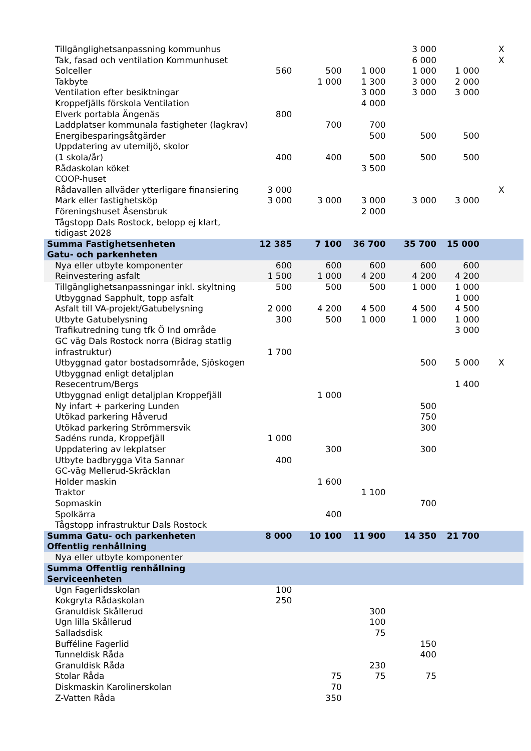| Tillgänglighetsanpassning kommunhus | | | | 3 000 | | X |
| Tak, fasad och ventilation Kommunhuset | | | | 6 000 | | X |
| Solceller | 560 | 500 | 1 000 | 1 000 | 1 000 | |
| Takbyte | | 1 000 | 1 300 | 3 000 | 2 000 | |
| Ventilation efter besiktningar | | | 3 000 | 3 000 | 3 000 | |
| Kroppefjälls förskola Ventilation | | | 4 000 | | | |
| Elverk portabla Ängenäs | 800 | | | | | |
| Laddplatser kommunala fastigheter (lagkrav) | | 700 | 700 | | | |
| Energibesparingsåtgärder | | | 500 | 500 | 500 | |
| Uppdatering av utemiljö, skolor (1 skola/år) | 400 | 400 | 500 | 500 | 500 | |
| Rådaskolan köket | | | 3 500 | | | |
| COOP-huset | | | | | | |
| Rådavallen allväder ytterligare finansiering | 3 000 | | | | | X |
| Mark eller fastighetsköp | 3 000 | 3 000 | 3 000 | 3 000 | 3 000 | |
| Föreningshuset Åsensbruk | | | 2 000 | | | |
| Tågstopp Dals Rostock, belopp ej klart, tidigast 2028 | | | | | | |
| Summa Fastighetsenheten | 12 385 | 7 100 | 36 700 | 35 700 | 15 000 | |
| Gatu- och parkenheten | | | | | | |
| Nya eller utbyte komponenter | 600 | 600 | 600 | 600 | 600 | |
| Reinvestering asfalt | 1 500 | 1 000 | 4 200 | 4 200 | 4 200 | |
| Tillgänglighetsanpassningar inkl. skyltning | 500 | 500 | 500 | 1 000 | 1 000 | |
| Utbyggnad Sapphult, topp asfalt | | | | | 1 000 | |
| Asfalt till VA-projekt/Gatubelysning | 2 000 | 4 200 | 4 500 | 4 500 | 4 500 | |
| Utbyte Gatubelysning | 300 | 500 | 1 000 | 1 000 | 1 000 | |
| Trafikutredning tung tfk Ö Ind område | | | | | 3 000 | |
| GC väg Dals Rostock norra (Bidrag statlig infrastruktur) | 1 700 | | | | | |
| Utbyggnad gator bostadsområde, Sjöskogen | | | | 500 | 5 000 | X |
| Utbyggnad enligt detaljplan Resecentrum/Bergs | | | | | 1 400 | |
| Utbyggnad enligt detaljplan Kroppefjäll | | 1 000 | | | | |
| Ny infart + parkering Lunden | | | | 500 | | |
| Utökad parkering Håverud | | | | 750 | | |
| Utökad parkering Strömmersvik | | | | 300 | | |
| Sadéns runda, Kroppefjäll | 1 000 | | | | | |
| Uppdatering av lekplatser | | 300 | | 300 | | |
| Utbyte badbrygga Vita Sannar | 400 | | | | | |
| GC-väg Mellerud-Skräcklan | | | | | | |
| Holder maskin | | 1 600 | | | | |
| Traktor | | | 1 100 | | | |
| Sopmaskin | | | | 700 | | |
| Spolkärra | | 400 | | | | |
| Tågstopp infrastruktur Dals Rostock | | | | | | |
| Summa Gatu- och parkenheten | 8 000 | 10 100 | 11 900 | 14 350 | 21 700 | |
| Offentlig renhållning | | | | | | |
| Nya eller utbyte komponenter | | | | | | |
| Summa Offentlig renhållning | | | | | | |
| Serviceenheten | | | | | | |
| Ugn Fagerlidsskolan | 100 | | | | | |
| Kokgryta Rådaskolan | 250 | | | | | |
| Granuldisk Skållerud | | | 300 | | | |
| Ugn lilla Skållerud | | | 100 | | | |
| Salladsdisk | | | 75 | | | |
| Bufféline Fagerlid | | | | 150 | | |
| Tunneldisk Råda | | | | 400 | | |
| Granuldisk Råda | | | 230 | | | |
| Stolar Råda | | 75 | 75 | 75 | | |
| Diskmaskin Karolinerskolan | | 70 | | | | |
| Z-Vatten Råda | | 350 | | | | |